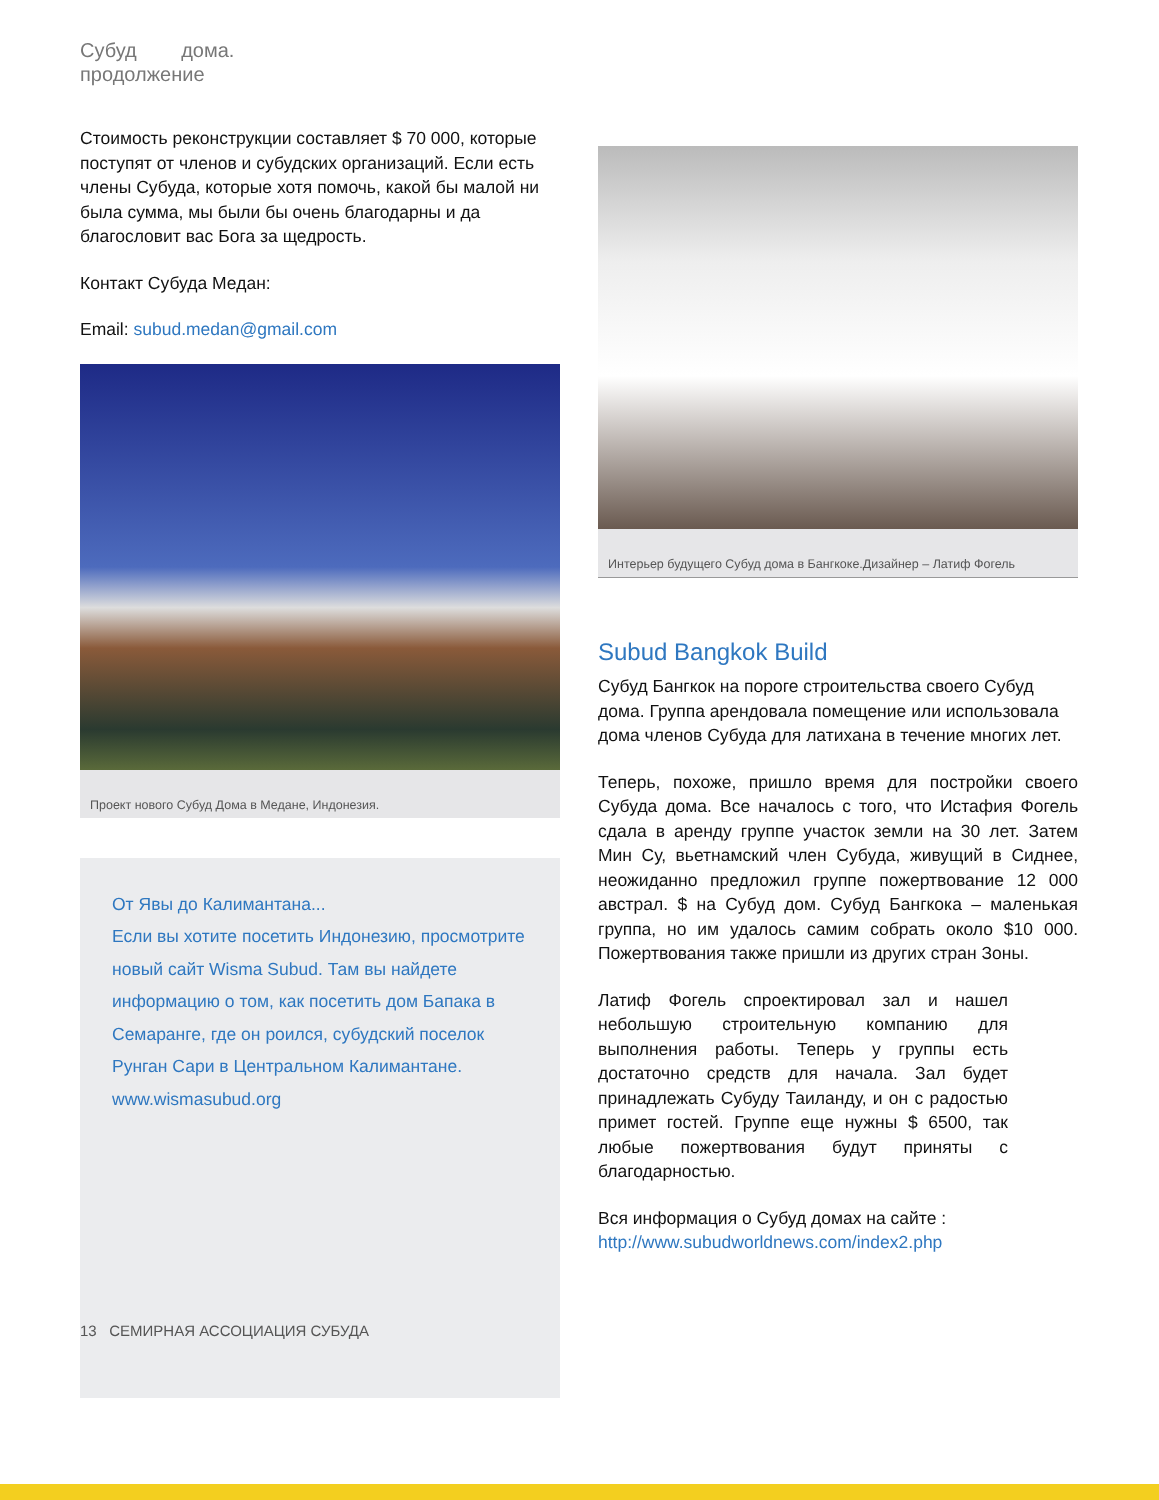Субуд дома.
продолжение
Стоимость реконструкции составляет $ 70 000, которые поступят от членов и субудских организаций. Если есть члены Субуда, которые хотя помочь, какой бы малой ни была сумма, мы были бы очень благодарны и да благословит вас Бога за щедрость.
Контакт Субуда Медан:
Email: subud.medan@gmail.com
Проект нового Субуд Дома в Медане, Индонезия.
От Явы до Калимантана...
Если вы хотите посетить Индонезию, просмотрите новый сайт Wisma Subud. Там вы найдете информацию о том, как посетить дом Бапака в Семаранге, где он роился, субудский поселок Рунган Сари в Центральном Калимантане. www.wismasubud.org
13 СЕМИРНАЯ АССОЦИАЦИЯ СУБУДА
Интерьер будущего Субуд дома в Бангкоке.Дизайнер – Латиф Фогель
Subud Bangkok Build
Субуд Бангкок на пороге строительства своего Субуд дома. Группа арендовала помещение или использовала дома членов Субуда для латихана в течение многих лет.
Теперь, похоже, пришло время для постройки своего Субуда дома. Все началось с того, что Истафия Фогель сдала в аренду группе участок земли на 30 лет. Затем Мин Су, вьетнамский член Субуда, живущий в Сиднее, неожиданно предложил группе пожертвование 12 000 австрал. $ на Субуд дом. Субуд Бангкока – маленькая группа, но им удалось самим собрать около $10 000. Пожертвования также пришли из других стран Зоны.
Латиф Фогель спроектировал зал и нашел небольшую строительную компанию для выполнения работы. Теперь у группы есть достаточно средств для начала. Зал будет принадлежать Субуду Таиланду, и он с радостью примет гостей. Группе еще нужны $ 6500, так любые пожертвования будут приняты с благодарностью.
Вся информация о Субуд домах на сайте :
http://www.subudworldnews.com/index2.php